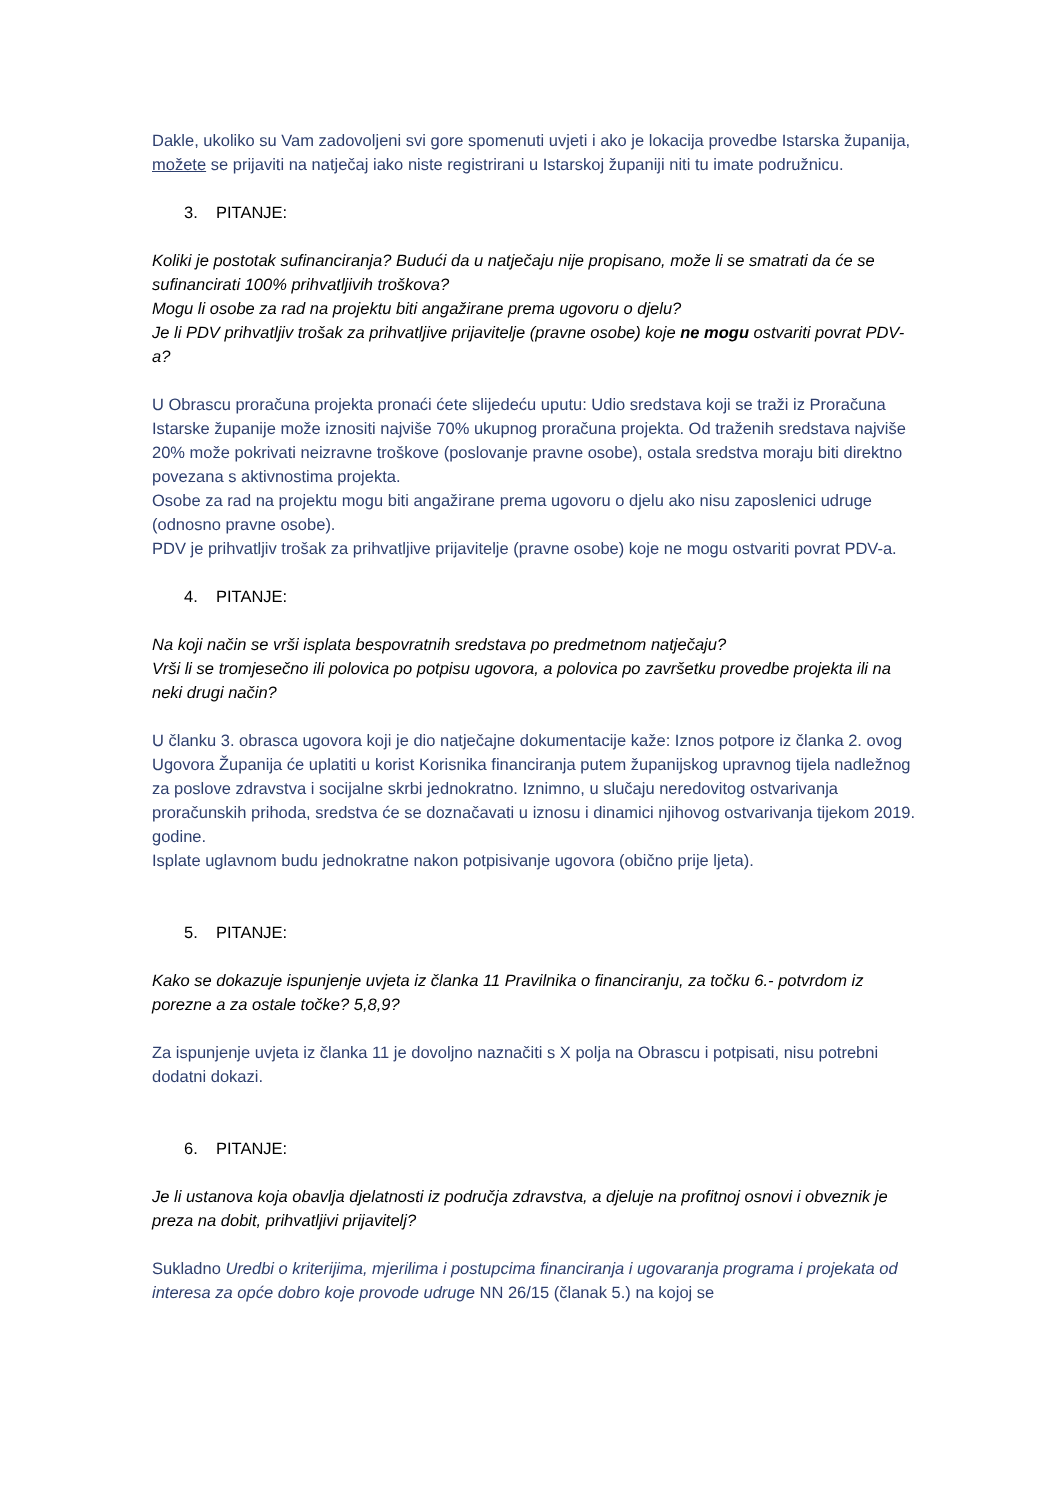Dakle, ukoliko su Vam zadovoljeni svi gore spomenuti uvjeti i ako je lokacija provedbe Istarska županija, možete se prijaviti na natječaj iako niste registrirani u Istarskoj županiji niti tu imate podružnicu.
3. PITANJE:
Koliki je postotak sufinanciranja? Budući da u natječaju nije propisano, može li se smatrati da će se sufinancirati 100% prihvatljivih troškova?
Mogu li osobe za rad na projektu biti angažirane prema ugovoru o djelu?
Je li PDV prihvatljiv trošak za prihvatljive prijavitelje (pravne osobe) koje ne mogu ostvariti povrat PDV-a?
U Obrascu proračuna projekta pronaći ćete slijedeću uputu: Udio sredstava koji se traži iz Proračuna Istarske županije može iznositi najviše 70% ukupnog proračuna projekta. Od traženih sredstava najviše 20% može pokrivati neizravne troškove (poslovanje pravne osobe), ostala sredstva moraju biti direktno povezana s aktivnostima projekta.
Osobe za rad na projektu mogu biti angažirane prema ugovoru o djelu ako nisu zaposlenici udruge (odnosno pravne osobe).
PDV je prihvatljiv trošak za prihvatljive prijavitelje (pravne osobe) koje ne mogu ostvariti povrat PDV-a.
4. PITANJE:
Na koji način se vrši isplata bespovratnih sredstava po predmetnom natječaju?
Vrši li se tromjesečno ili polovica po potpisu ugovora, a polovica po završetku provedbe projekta ili na neki drugi način?
U članku 3. obrasca ugovora koji je dio natječajne dokumentacije kaže: Iznos potpore iz članka 2. ovog Ugovora Županija će uplatiti u korist Korisnika financiranja putem županijskog upravnog tijela nadležnog za poslove zdravstva i socijalne skrbi jednokratno. Iznimno, u slučaju neredovitog ostvarivanja proračunskih prihoda, sredstva će se doznačavati u iznosu i dinamici njihovog ostvarivanja tijekom 2019. godine.
Isplate uglavnom budu jednokratne nakon potpisivanje ugovora (obično prije ljeta).
5. PITANJE:
Kako se dokazuje ispunjenje uvjeta iz članka 11 Pravilnika o financiranju, za točku 6.- potvrdom iz porezne a za ostale točke? 5,8,9?
Za ispunjenje uvjeta iz članka 11 je dovoljno naznačiti s X polja na Obrascu i potpisati, nisu potrebni dodatni dokazi.
6. PITANJE:
Je li ustanova koja obavlja djelatnosti iz područja zdravstva, a djeluje na profitnoj osnovi i obveznik je preza na dobit, prihvatljivi prijavitelj?
Sukladno Uredbi o kriterijima, mjerilima i postupcima financiranja i ugovaranja programa i projekata od interesa za opće dobro koje provode udruge NN 26/15 (članak 5.) na kojoj se